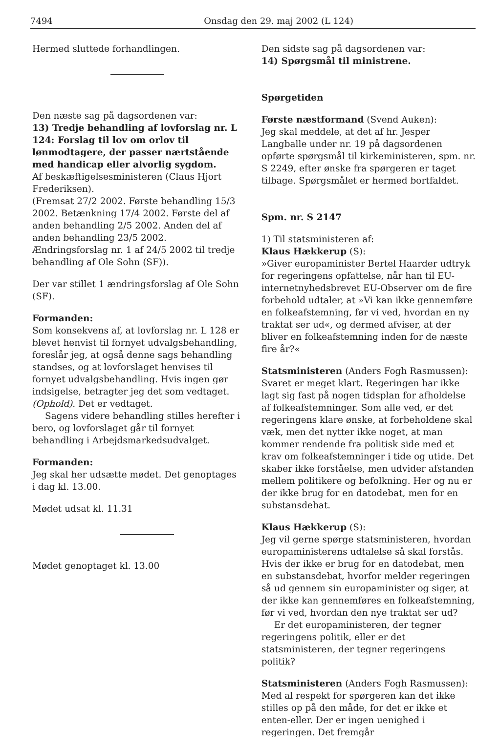7494 Onsdag den 29. maj 2002 (L 124)
Hermed sluttede forhandlingen.
Den næste sag på dagsordenen var:
13) Tredje behandling af lovforslag nr. L 124: Forslag til lov om orlov til lønmodtagere, der passer nærtstående med handicap eller alvorlig sygdom.
Af beskæftigelsesministeren (Claus Hjort Frederiksen).
(Fremsat 27/2 2002. Første behandling 15/3 2002. Betænkning 17/4 2002. Første del af anden behandling 2/5 2002. Anden del af anden behandling 23/5 2002. Ændringsforslag nr. 1 af 24/5 2002 til tredje behandling af Ole Sohn (SF)).
Der var stillet 1 ændringsforslag af Ole Sohn (SF).
Formanden:
Som konsekvens af, at lovforslag nr. L 128 er blevet henvist til fornyet udvalgsbehandling, foreslår jeg, at også denne sags behandling standses, og at lovforslaget henvises til fornyet udvalgsbehandling. Hvis ingen gør indsigelse, betragter jeg det som vedtaget. (Ophold). Det er vedtaget.
Sagens videre behandling stilles herefter i bero, og lovforslaget går til fornyet behandling i Arbejdsmarkedsudvalget.
Formanden:
Jeg skal her udsætte mødet. Det genoptages i dag kl. 13.00.
Mødet udsat kl. 11.31
Mødet genoptaget kl. 13.00
Den sidste sag på dagsordenen var:
14) Spørgsmål til ministrene.
Spørgetiden
Første næstformand (Svend Auken):
Jeg skal meddele, at det af hr. Jesper Langballe under nr. 19 på dagsordenen opførte spørgsmål til kirkeministeren, spm. nr. S 2249, efter ønske fra spørgeren er taget tilbage. Spørgsmålet er hermed bortfaldet.
Spm. nr. S 2147
1) Til statsministeren af:
Klaus Hækkerup (S):
»Giver europaminister Bertel Haarder udtryk for regeringens opfattelse, når han til EU-internetnyhedsbrevet EU-Observer om de fire forbehold udtaler, at »Vi kan ikke gennemføre en folkeafstemning, før vi ved, hvordan en ny traktat ser ud«, og dermed afviser, at der bliver en folkeafstemning inden for de næste fire år?«
Statsministeren (Anders Fogh Rasmussen):
Svaret er meget klart. Regeringen har ikke lagt sig fast på nogen tidsplan for afholdelse af folkeafstemninger. Som alle ved, er det regeringens klare ønske, at forbeholdene skal væk, men det nytter ikke noget, at man kommer rendende fra politisk side med et krav om folkeafstemninger i tide og utide. Det skaber ikke forståelse, men udvider afstanden mellem politikere og befolkning. Her og nu er der ikke brug for en datodebat, men for en substansdebat.
Klaus Hækkerup (S):
Jeg vil gerne spørge statsministeren, hvordan europaministerens udtalelse så skal forstås. Hvis der ikke er brug for en datodebat, men en substansdebat, hvorfor melder regeringen så ud gennem sin europaminister og siger, at der ikke kan gennemføres en folkeafstemning, før vi ved, hvordan den nye traktat ser ud?
Er det europaministeren, der tegner regeringens politik, eller er det statsministeren, der tegner regeringens politik?
Statsministeren (Anders Fogh Rasmussen):
Med al respekt for spørgeren kan det ikke stilles op på den måde, for det er ikke et enten-eller. Der er ingen uenighed i regeringen. Det fremgår